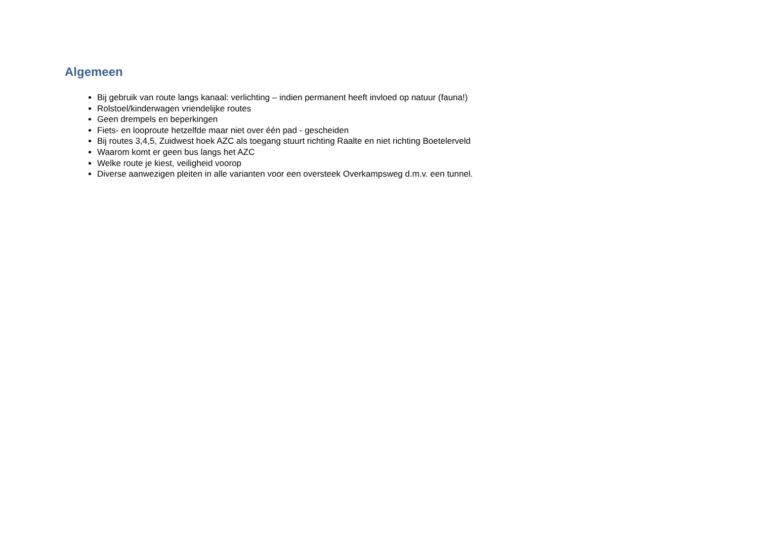Algemeen
Bij gebruik van route langs kanaal: verlichting – indien permanent heeft invloed op natuur (fauna!)
Rolstoel/kinderwagen vriendelijke routes
Geen drempels en beperkingen
Fiets- en looproute hetzelfde maar niet over één pad - gescheiden
Bij routes 3,4,5, Zuidwest hoek AZC als toegang stuurt richting Raalte en niet richting Boetelerveld
Waarom komt er geen bus langs het AZC
Welke route je kiest, veiligheid voorop
Diverse aanwezigen pleiten in alle varianten voor een oversteek Overkampsweg d.m.v. een tunnel.